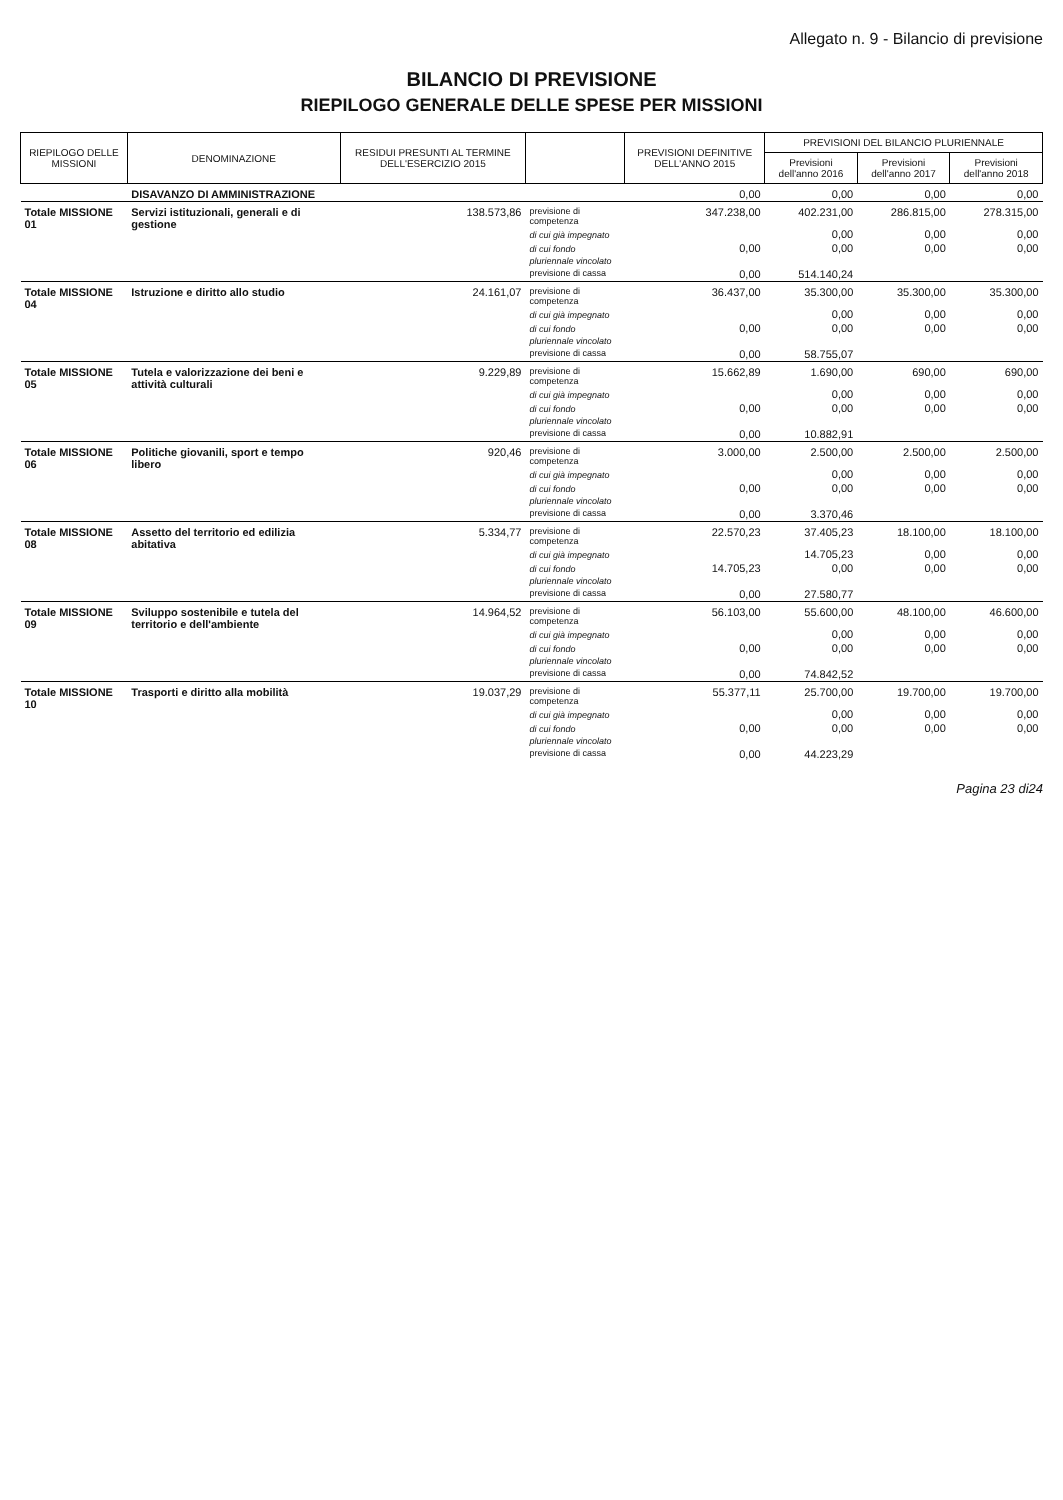Allegato n. 9 - Bilancio di previsione
BILANCIO DI PREVISIONE
RIEPILOGO GENERALE DELLE SPESE PER MISSIONI
| RIEPILOGO DELLE MISSIONI | DENOMINAZIONE | RESIDUI PRESUNTI AL TERMINE DELL'ESERCIZIO 2015 | | PREVISIONI DEFINITIVE DELL'ANNO 2015 | PREVISIONI DEL BILANCIO PLURIENNALE | | |
| --- | --- | --- | --- | --- | --- | --- | --- |
| | | | | | Previsioni dell'anno 2016 | Previsioni dell'anno 2017 | Previsioni dell'anno 2018 |
| | DISAVANZO DI AMMINISTRAZIONE | | | 0,00 | 0,00 | 0,00 | 0,00 |
| Totale MISSIONE 01 | Servizi istituzionali, generali e di gestione | 138.573,86 | previsione di competenza | 347.238,00 | 402.231,00 | 286.815,00 | 278.315,00 |
| | | | di cui già impegnato | | 0,00 | 0,00 | 0,00 |
| | | | di cui fondo pluriennale vincolato | 0,00 | 0,00 | 0,00 | 0,00 |
| | | | previsione di cassa | 0,00 | 514.140,24 | | |
| Totale MISSIONE 04 | Istruzione e diritto allo studio | 24.161,07 | previsione di competenza | 36.437,00 | 35.300,00 | 35.300,00 | 35.300,00 |
| | | | di cui già impegnato | | 0,00 | 0,00 | 0,00 |
| | | | di cui fondo pluriennale vincolato | 0,00 | 0,00 | 0,00 | 0,00 |
| | | | previsione di cassa | 0,00 | 58.755,07 | | |
| Totale MISSIONE 05 | Tutela e valorizzazione dei beni e attività culturali | 9.229,89 | previsione di competenza | 15.662,89 | 1.690,00 | 690,00 | 690,00 |
| | | | di cui già impegnato | | 0,00 | 0,00 | 0,00 |
| | | | di cui fondo pluriennale vincolato | 0,00 | 0,00 | 0,00 | 0,00 |
| | | | previsione di cassa | 0,00 | 10.882,91 | | |
| Totale MISSIONE 06 | Politiche giovanili, sport e tempo libero | 920,46 | previsione di competenza | 3.000,00 | 2.500,00 | 2.500,00 | 2.500,00 |
| | | | di cui già impegnato | | 0,00 | 0,00 | 0,00 |
| | | | di cui fondo pluriennale vincolato | 0,00 | 0,00 | 0,00 | 0,00 |
| | | | previsione di cassa | 0,00 | 3.370,46 | | |
| Totale MISSIONE 08 | Assetto del territorio ed edilizia abitativa | 5.334,77 | previsione di competenza | 22.570,23 | 37.405,23 | 18.100,00 | 18.100,00 |
| | | | di cui già impegnato | | 14.705,23 | 0,00 | 0,00 |
| | | | di cui fondo pluriennale vincolato | 14.705,23 | 0,00 | 0,00 | 0,00 |
| | | | previsione di cassa | 0,00 | 27.580,77 | | |
| Totale MISSIONE 09 | Sviluppo sostenibile e tutela del territorio e dell'ambiente | 14.964,52 | previsione di competenza | 56.103,00 | 55.600,00 | 48.100,00 | 46.600,00 |
| | | | di cui già impegnato | | 0,00 | 0,00 | 0,00 |
| | | | di cui fondo pluriennale vincolato | 0,00 | 0,00 | 0,00 | 0,00 |
| | | | previsione di cassa | 0,00 | 74.842,52 | | |
| Totale MISSIONE 10 | Trasporti e diritto alla mobilità | 19.037,29 | previsione di competenza | 55.377,11 | 25.700,00 | 19.700,00 | 19.700,00 |
| | | | di cui già impegnato | | 0,00 | 0,00 | 0,00 |
| | | | di cui fondo pluriennale vincolato | 0,00 | 0,00 | 0,00 | 0,00 |
| | | | previsione di cassa | 0,00 | 44.223,29 | | |
Pagina 23 di24